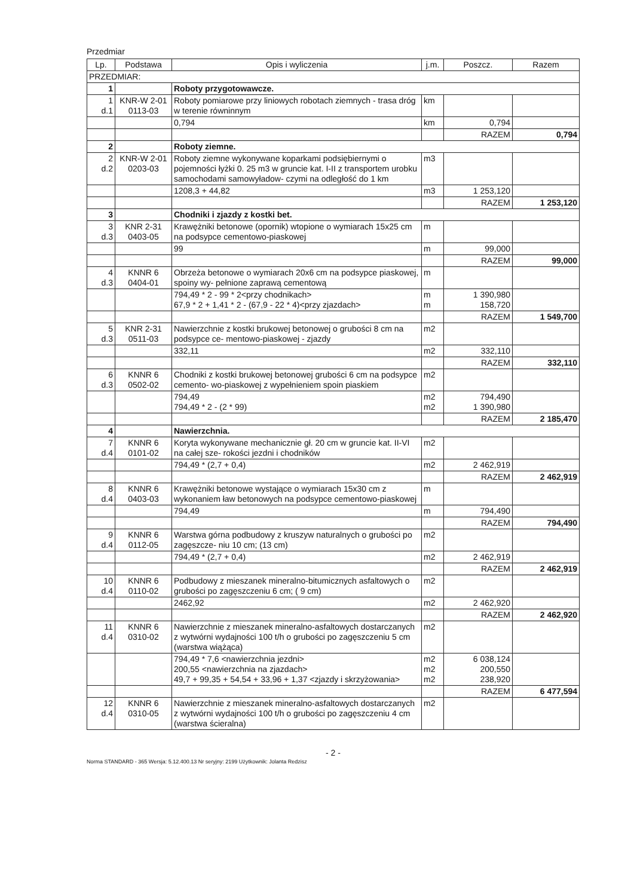Przedmiar
| Lp. | Podstawa | Opis i wyliczenia | j.m. | Poszcz. | Razem |
| --- | --- | --- | --- | --- | --- |
| PRZEDMIAR: | | | | | |
| 1 | | Roboty przygotowawcze. | | | |
| 1 d.1 | KNR-W 2-01 0113-03 | Roboty pomiarowe przy liniowych robotach ziemnych - trasa dróg w terenie równinnym | km | | |
| | | 0,794 | km | 0,794 | |
| | | | | RAZEM | 0,794 |
| 2 | | Roboty ziemne. | | | |
| 2 d.2 | KNR-W 2-01 0203-03 | Roboty ziemne wykonywane koparkami podsiębiernymi o pojemności łyżki 0. 25 m3 w gruncie kat. I-II z transportem urobku samochodami samowyładow- czymi na odległość do 1 km | m3 | | |
| | | 1208,3 + 44,82 | m3 | 1 253,120 | |
| | | | | RAZEM | 1 253,120 |
| 3 | | Chodniki i zjazdy z kostki bet. | | | |
| 3 d.3 | KNR 2-31 0403-05 | Krawężniki betonowe (opornik) wtopione o wymiarach 15x25 cm na podsypce cementowo-piaskowej | m | | |
| | | 99 | m | 99,000 | |
| | | | | RAZEM | 99,000 |
| 4 d.3 | KNNR 6 0404-01 | Obrzeża betonowe o wymiarach 20x6 cm na podsypce piaskowej, spoiny wy- pełnione zaprawą cementową | m | | |
| | | 794,49 * 2 - 99 * 2<przy chodnikach> 67,9 * 2 + 1,41 * 2 - (67,9 - 22 * 4)<przy zjazdach> | m m | 1 390,980 158,720 | |
| | | | | RAZEM | 1 549,700 |
| 5 d.3 | KNR 2-31 0511-03 | Nawierzchnie z kostki brukowej betonowej o grubości 8 cm na podsypce ce- mentowo-piaskowej - zjazdy | m2 | | |
| | | 332,11 | m2 | 332,110 | |
| | | | | RAZEM | 332,110 |
| 6 d.3 | KNNR 6 0502-02 | Chodniki z kostki brukowej betonowej grubości 6 cm na podsypce cemento- wo-piaskowej z wypełnieniem spoin piaskiem | m2 | | |
| | | 794,49 794,49 * 2 - (2 * 99) | m2 m2 | 794,490 1 390,980 | |
| | | | | RAZEM | 2 185,470 |
| 4 | | Nawierzchnia. | | | |
| 7 d.4 | KNNR 6 0101-02 | Koryta wykonywane mechanicznie gł. 20 cm w gruncie kat. II-VI na całej sze- rokości jezdni i chodników | m2 | | |
| | | 794,49 * (2,7 + 0,4) | m2 | 2 462,919 | |
| | | | | RAZEM | 2 462,919 |
| 8 d.4 | KNNR 6 0403-03 | Krawężniki betonowe wystające o wymiarach 15x30 cm z wykonaniem ław betonowych na podsypce cementowo-piaskowej | m | | |
| | | 794,49 | m | 794,490 | |
| | | | | RAZEM | 794,490 |
| 9 d.4 | KNNR 6 0112-05 | Warstwa górna podbudowy z kruszyw naturalnych o grubości po zagęszcze- niu 10 cm; (13 cm) | m2 | | |
| | | 794,49 * (2,7 + 0,4) | m2 | 2 462,919 | |
| | | | | RAZEM | 2 462,919 |
| 10 d.4 | KNNR 6 0110-02 | Podbudowy z mieszanek mineralno-bitumicznych asfaltowych o grubości po zagęszczeniu 6 cm; ( 9 cm) | m2 | | |
| | | 2462,92 | m2 | 2 462,920 | |
| | | | | RAZEM | 2 462,920 |
| 11 d.4 | KNNR 6 0310-02 | Nawierzchnie z mieszanek mineralno-asfaltowych dostarczanych z wytwórni wydajności 100 t/h o grubości po zagęszczeniu 5 cm (warstwa wiążąca) | m2 | | |
| | | 794,49 * 7,6 <nawierzchnia jezdni> 200,55 <nawierzchnia na zjazdach> 49,7 + 99,35 + 54,54 + 33,96 + 1,37 <zjazdy i skrzyżowania> | m2 m2 m2 | 6 038,124 200,550 238,920 | |
| | | | | RAZEM | 6 477,594 |
| 12 d.4 | KNNR 6 0310-05 | Nawierzchnie z mieszanek mineralno-asfaltowych dostarczanych z wytwórni wydajności 100 t/h o grubości po zagęszczeniu 4 cm (warstwa ścieralna) | m2 | | |
- 2 -
Norma STANDARD - 365 Wersja: 5.12.400.13 Nr seryjny: 2199 Użytkownik: Jolanta Redzisz